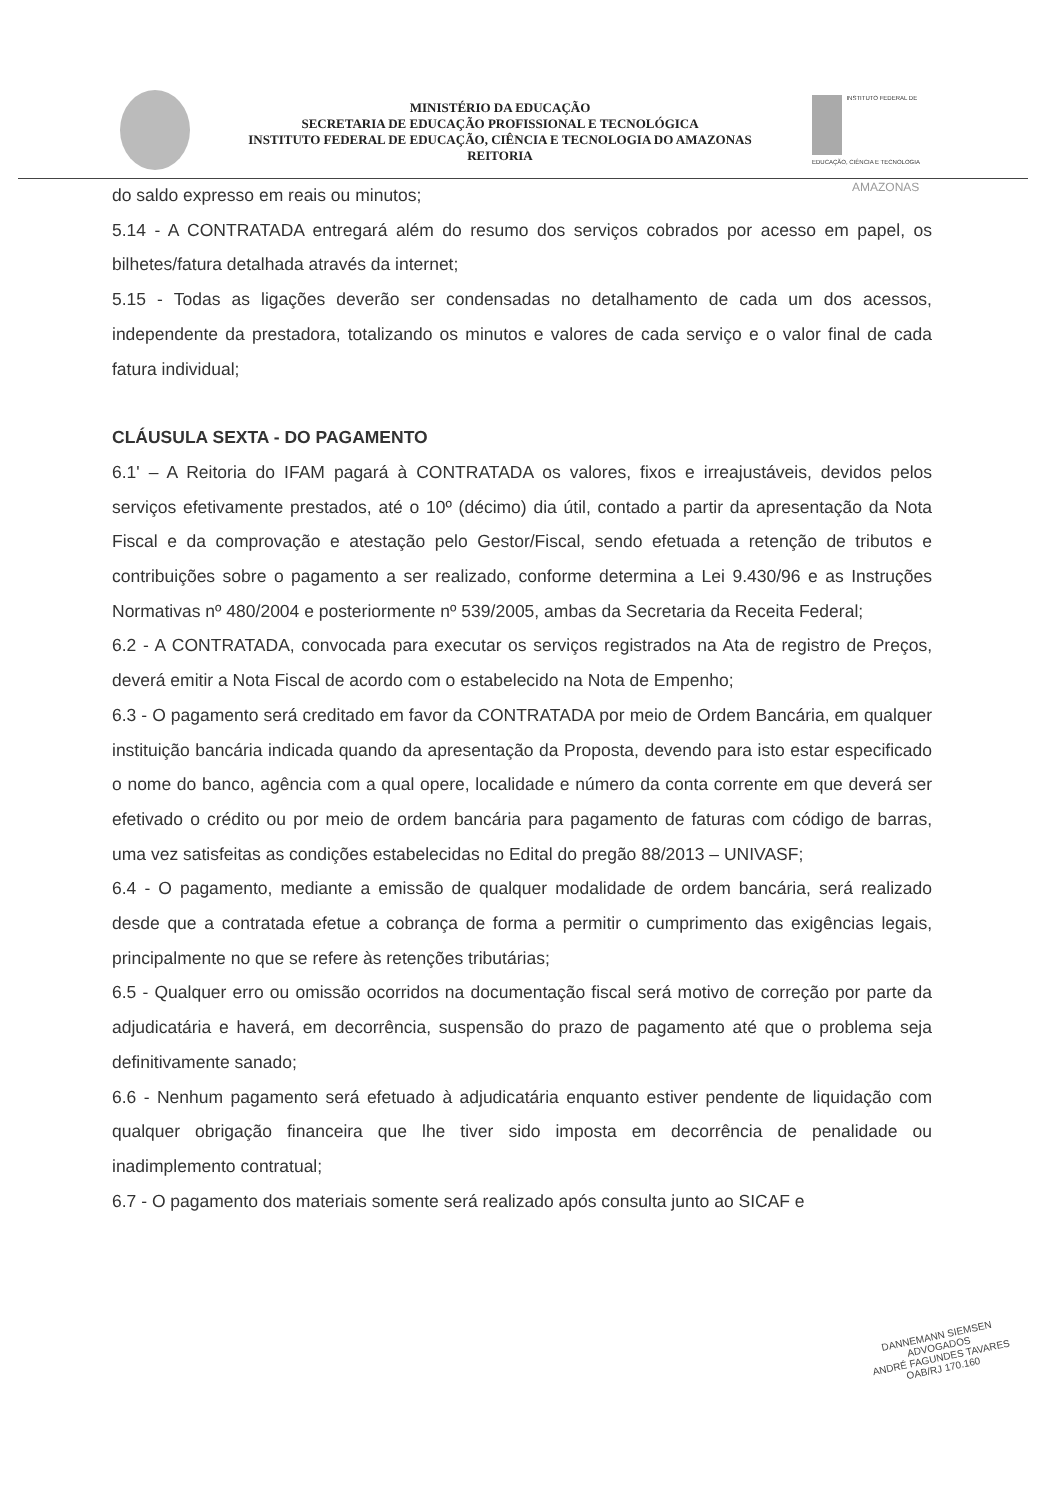MINISTÉRIO DA EDUCAÇÃO
SECRETARIA DE EDUCAÇÃO PROFISSIONAL E TECNOLÓGICA
INSTITUTO FEDERAL DE EDUCAÇÃO, CIÊNCIA E TECNOLOGIA DO AMAZONAS
REITORIA
INSTITUTO FEDERAL DE EDUCAÇÃO, CIÊNCIA E TECNOLOGIA
AMAZONAS
do saldo expresso em reais ou minutos;
5.14 - A CONTRATADA entregará além do resumo dos serviços cobrados por acesso em papel, os bilhetes/fatura detalhada através da internet;
5.15 - Todas as ligações deverão ser condensadas no detalhamento de cada um dos acessos, independente da prestadora, totalizando os minutos e valores de cada serviço e o valor final de cada fatura individual;
CLÁUSULA SEXTA - DO PAGAMENTO
6.1' – A Reitoria do IFAM pagará à CONTRATADA os valores, fixos e irreajustáveis, devidos pelos serviços efetivamente prestados, até o 10º (décimo) dia útil, contado a partir da apresentação da Nota Fiscal e da comprovação e atestação pelo Gestor/Fiscal, sendo efetuada a retenção de tributos e contribuições sobre o pagamento a ser realizado, conforme determina a Lei 9.430/96 e as Instruções Normativas nº 480/2004 e posteriormente nº 539/2005, ambas da Secretaria da Receita Federal;
6.2 - A CONTRATADA, convocada para executar os serviços registrados na Ata de registro de Preços, deverá emitir a Nota Fiscal de acordo com o estabelecido na Nota de Empenho;
6.3 - O pagamento será creditado em favor da CONTRATADA por meio de Ordem Bancária, em qualquer instituição bancária indicada quando da apresentação da Proposta, devendo para isto estar especificado o nome do banco, agência com a qual opere, localidade e número da conta corrente em que deverá ser efetivado o crédito ou por meio de ordem bancária para pagamento de faturas com código de barras, uma vez satisfeitas as condições estabelecidas no Edital do pregão 88/2013 – UNIVASF;
6.4 - O pagamento, mediante a emissão de qualquer modalidade de ordem bancária, será realizado desde que a contratada efetue a cobrança de forma a permitir o cumprimento das exigências legais, principalmente no que se refere às retenções tributárias;
6.5 - Qualquer erro ou omissão ocorridos na documentação fiscal será motivo de correção por parte da adjudicatária e haverá, em decorrência, suspensão do prazo de pagamento até que o problema seja definitivamente sanado;
6.6 - Nenhum pagamento será efetuado à adjudicatária enquanto estiver pendente de liquidação com qualquer obrigação financeira que lhe tiver sido imposta em decorrência de penalidade ou inadimplemento contratual;
6.7 - O pagamento dos materiais somente será realizado após consulta junto ao SICAF e
DANNEMANN SIEMSEN
ADVOGADOS
ANDRÉ FAGUNDES TAVARES
OAB/RJ 170.160